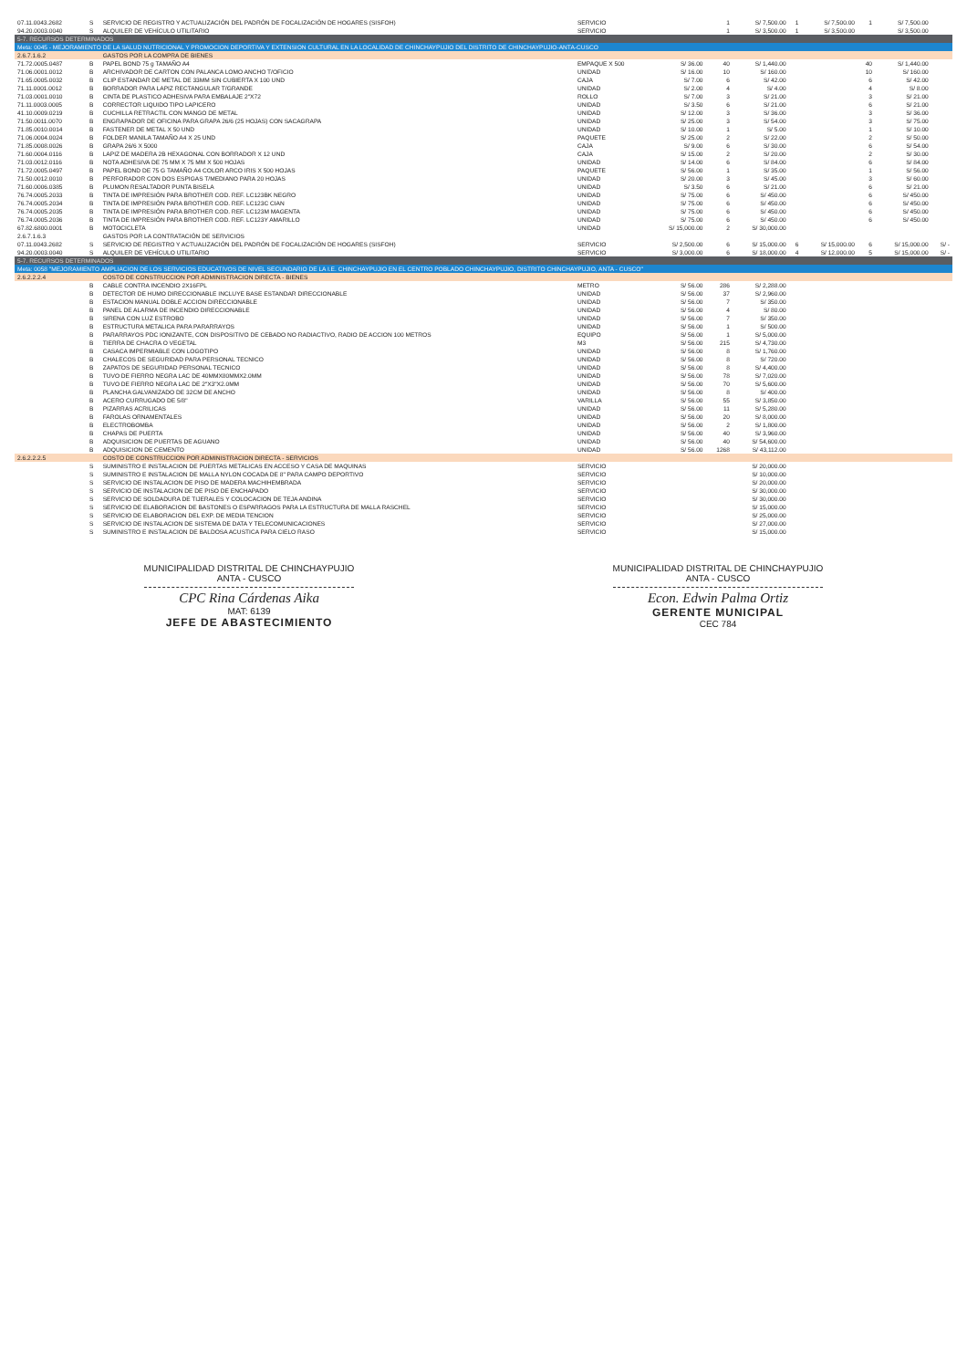| 07.11.0043.2682 | S | SERVICIO DE REGISTRO Y ACTUALIZACIÓN DEL PADRÓN DE FOCALIZACIÓN DE HOGARES (SISFOH) | SERVICIO | | 1 | S/ 7,500.00 | 1 | S/ 7,500.00 | 1 | S/ 7,500.00 | |
| 94.20.0003.0040 | S | ALQUILER DE VEHÍCULO UTILITARIO | SERVICIO | | 1 | S/ 3,500.00 | 1 | S/ 3,500.00 | | S/ 3,500.00 | |
| 5-7. RECURSOS DETERMINADOS | | | | | | | | | | | |
| Meta: 0045 - MEJORAMIENTO DE LA SALUD NUTRICIONAL Y PROMOCION DEPORTIVA Y EXTENSION CULTURAL EN LA LOCALIDAD DE CHINCHAYPUJIO DEL DISTRITO DE CHINCHAYPUJIO-ANTA-CUSCO | | | | | | | | | | | |
| 2.6.7.1.6.2 | | GASTOS POR LA COMPRA DE BIENES | | | | | | | | | |
| 71.72.0005.0487 | B | PAPEL BOND 75 g TAMAÑO A4 | EMPAQUE X 500 | S/ 36.00 | 40 | S/ 1,440.00 | | | 40 | S/ 1,440.00 | |
| 71.06.0001.0012 | B | ARCHIVADOR DE CARTON CON PALANCA LOMO ANCHO T/OFICIO | UNIDAD | S/ 16.00 | 10 | S/ 160.00 | | | 10 | S/ 160.00 | |
| 71.65.0005.0032 | B | CLIP ESTANDAR DE METAL DE 33MM SIN CUBIERTA X 100 UND | CAJA | S/ 7.00 | 6 | S/ 42.00 | | | 6 | S/ 42.00 | |
| 71.11.0001.0012 | B | BORRADOR PARA LAPIZ RECTANGULAR T/GRANDE | UNIDAD | S/ 2.00 | 4 | S/ 4.00 | | | 4 | S/ 8.00 | |
| 71.03.0001.0010 | B | CINTA DE PLASTICO ADHESIVA PARA EMBALAJE 2"X72 | ROLLO | S/ 7.00 | 3 | S/ 21.00 | | | 3 | S/ 21.00 | |
| 71.11.0003.0005 | B | CORRECTOR LIQUIDO TIPO LAPICERO | UNIDAD | S/ 3.50 | 6 | S/ 21.00 | | | 6 | S/ 21.00 | |
| 41.10.0009.0219 | B | CUCHILLA RETRACTIL CON MANGO DE METAL | UNIDAD | S/ 12.00 | 3 | S/ 36.00 | | | 3 | S/ 36.00 | |
| 71.50.0011.0070 | B | ENGRAPADOR DE OFICINA PARA GRAPA 26/6 (25 HOJAS) CON SACAGRAPA | UNIDAD | S/ 25.00 | 3 | S/ 54.00 | | | 3 | S/ 75.00 | |
| 71.85.0010.0014 | B | FASTENER DE METAL X 50 UND | UNIDAD | S/ 10.00 | 1 | S/ 5.00 | | | 1 | S/ 10.00 | |
| 71.06.0004.0024 | B | FOLDER MANILA TAMAÑO A4 X 25 UND | PAQUETE | S/ 25.00 | 2 | S/ 22.00 | | | 2 | S/ 50.00 | |
| 71.85.0008.0026 | B | GRAPA 26/6 X 5000 | CAJA | S/ 9.00 | 6 | S/ 30.00 | | | 6 | S/ 54.00 | |
| 71.60.0004.0116 | B | LAPIZ DE MADERA 2B HEXAGONAL CON BORRADOR X 12 UND | CAJA | S/ 15.00 | 2 | S/ 20.00 | | | 2 | S/ 30.00 | |
| 71.03.0012.0116 | B | NOTA ADHESIVA DE 75 MM X 75 MM X 500 HOJAS | UNIDAD | S/ 14.00 | 6 | S/ 84.00 | | | 6 | S/ 84.00 | |
| 71.72.0005.0497 | B | PAPEL BOND DE 75 G TAMAÑO A4 COLOR ARCO IRIS X 500 HOJAS | PAQUETE | S/ 56.00 | 1 | S/ 35.00 | | | 1 | S/ 56.00 | |
| 71.50.0012.0010 | B | PERFORADOR CON DOS ESPIGAS T/MEDIANO PARA 20 HOJAS | UNIDAD | S/ 20.00 | 3 | S/ 45.00 | | | 3 | S/ 60.00 | |
| 71.60.0006.0385 | B | PLUMON RESALTADOR PUNTA BISELA | UNIDAD | S/ 3.50 | 6 | S/ 21.00 | | | 6 | S/ 21.00 | |
| 76.74.0005.2033 | B | TINTA DE IMPRESIÓN PARA BROTHER COD. REF. LC123BK NEGRO | UNIDAD | S/ 75.00 | 6 | S/ 450.00 | | | 6 | S/ 450.00 | |
| 76.74.0005.2034 | B | TINTA DE IMPRESIÓN PARA BROTHER COD. REF. LC123C CIAN | UNIDAD | S/ 75.00 | 6 | S/ 450.00 | | | 6 | S/ 450.00 | |
| 76.74.0005.2035 | B | TINTA DE IMPRESIÓN PARA BROTHER COD. REF. LC123M MAGENTA | UNIDAD | S/ 75.00 | 6 | S/ 450.00 | | | 6 | S/ 450.00 | |
| 76.74.0005.2036 | B | TINTA DE IMPRESIÓN PARA BROTHER COD. REF. LC123Y AMARILLO | UNIDAD | S/ 75.00 | 6 | S/ 450.00 | | | 6 | S/ 450.00 | |
| 67.82.6800.0001 | B | MOTOCICLETA | UNIDAD | S/ 15,000.00 | 2 | S/ 30,000.00 | | | | | |
| 2.6.7.1.6.3 | | GASTOS POR LA CONTRATACIÓN DE SERVICIOS | | | | | | | | | |
| 07.11.0043.2682 | S | SERVICIO DE REGISTRO Y ACTUALIZACIÓN DEL PADRÓN DE FOCALIZACIÓN DE HOGARES (SISFOH) | SERVICIO | S/ 2,500.00 | 6 | S/ 15,000.00 | 6 | S/ 15,000.00 | 6 | S/ 15,000.00 | S/ - |
| 94.20.0003.0040 | S | ALQUILER DE VEHÍCULO UTILITARIO | SERVICIO | S/ 3,000.00 | 6 | S/ 18,000.00 | 4 | S/ 12,000.00 | 5 | S/ 15,000.00 | S/ - |
| 5-7. RECURSOS DETERMINADOS | | | | | | | | | | | |
| Meta: 0058 "MEJORAMIENTO AMPLIACION DE LOS SERVICIOS EDUCATIVOS DE NIVEL SECUNDARIO DE LA I.E. CHINCHAYPUJIO EN EL CENTRO POBLADO CHINCHAYPUJIO, DISTRITO CHINCHAYPUJIO, ANTA - CUSCO" | | | | | | | | | | | |
| 2.6.2.2.2.4 | | COSTO DE CONSTRUCCION POR ADMINISTRACION DIRECTA - BIENES | | | | | | | | | |
| | B | CABLE CONTRA INCENDIO 2X16FPL | METRO | S/ 56.00 | 286 | S/ 2,288.00 | | | | | |
| | B | DETECTOR DE HUMO DIRECCIONABLE INCLUYE BASE ESTANDAR DIRECCIONABLE | UNIDAD | S/ 56.00 | 37 | S/ 2,960.00 | | | | | |
| | B | ESTACION MANUAL DOBLE ACCION DIRECCIONABLE | UNIDAD | S/ 56.00 | 7 | S/ 350.00 | | | | | |
| | B | PANEL DE ALARMA DE INCENDIO DIRECCIONABLE | UNIDAD | S/ 56.00 | 4 | S/ 80.00 | | | | | |
| | B | SIRENA CON LUZ ESTROBO | UNIDAD | S/ 56.00 | 7 | S/ 350.00 | | | | | |
| | B | ESTRUCTURA METALICA PARA PARARRAYOS | UNIDAD | S/ 56.00 | 1 | S/ 500.00 | | | | | |
| | B | PARARRAYOS PDC IONIZANTE, CON DISPOSITIVO DE CEBADO NO RADIACTIVO, RADIO DE ACCION 100 METROS | EQUIPO | S/ 56.00 | 1 | S/ 5,000.00 | | | | | |
| | B | TIERRA DE CHACRA O VEGETAL | M3 | S/ 56.00 | 215 | S/ 4,730.00 | | | | | |
| | B | CASACA IMPERMIABLE CON LOGOTIPO | UNIDAD | S/ 56.00 | 8 | S/ 1,760.00 | | | | | |
| | B | CHALECOS DE SEGURIDAD PARA PERSONAL TECNICO | UNIDAD | S/ 56.00 | 8 | S/ 720.00 | | | | | |
| | B | ZAPATOS DE SEGURIDAD PERSONAL TECNICO | UNIDAD | S/ 56.00 | 8 | S/ 4,400.00 | | | | | |
| | B | TUVO DE FIERRO NEGRA LAC DE 40MMX80MMX2.0MM | UNIDAD | S/ 56.00 | 78 | S/ 7,020.00 | | | | | |
| | B | TUVO DE FIERRO NEGRA LAC DE 2"X3"X2.0MM | UNIDAD | S/ 56.00 | 70 | S/ 5,600.00 | | | | | |
| | B | PLANCHA GALVANIZADO DE 32CM DE ANCHO | UNIDAD | S/ 56.00 | 8 | S/ 400.00 | | | | | |
| | B | ACERO CURRUGADO DE 5/8" | VARILLA | S/ 56.00 | 55 | S/ 3,850.00 | | | | | |
| | B | PIZARRAS ACRILICAS | UNIDAD | S/ 56.00 | 11 | S/ 5,280.00 | | | | | |
| | B | FAROLAS ORNAMENTALES | UNIDAD | S/ 56.00 | 20 | S/ 8,000.00 | | | | | |
| | B | ELECTROBOMBA | UNIDAD | S/ 56.00 | 2 | S/ 1,800.00 | | | | | |
| | B | CHAPAS DE PUERTA | UNIDAD | S/ 56.00 | 40 | S/ 3,960.00 | | | | | |
| | B | ADQUISICION DE PUERTAS DE AGUANO | UNIDAD | S/ 56.00 | 40 | S/ 54,600.00 | | | | | |
| | B | ADQUISICION DE CEMENTO | UNIDAD | S/ 56.00 | 1268 | S/ 43,112.00 | | | | | |
| 2.6.2.2.2.5 | | COSTO DE CONSTRUCCION POR ADMINISTRACION DIRECTA - SERVICIOS | | | | | | | | | |
| | S | SUMINISTRO E INSTALACION DE PUERTAS METALICAS EN ACCESO Y CASA DE MAQUINAS | SERVICIO | | | S/ 20,000.00 | | | | | |
| | S | SUMINISTRO E INSTALACION DE MALLA NYLON COCADA DE 8" PARA CAMPO DEPORTIVO | SERVICIO | | | S/ 10,000.00 | | | | | |
| | S | SERVICIO DE INSTALACION DE PISO DE MADERA MACHIHEMBRADA | SERVICIO | | | S/ 20,000.00 | | | | | |
| | S | SERVICIO DE INSTALACION DE DE PISO DE ENCHAPADO | SERVICIO | | | S/ 30,000.00 | | | | | |
| | S | SERVICIO DE SOLDADURA DE TIJERALES Y COLOCACION DE TEJA ANDINA | SERVICIO | | | S/ 30,000.00 | | | | | |
| | S | SERVICIO DE ELABORACION DE BASTONES O ESPARRAGOS PARA LA ESTRUCTURA DE MALLA RASCHEL | SERVICIO | | | S/ 15,000.00 | | | | | |
| | S | SERVICIO DE ELABORACION DEL EXP. DE MEDIA TENCION | SERVICIO | | | S/ 25,000.00 | | | | | |
| | S | SERVICIO DE INSTALACION DE SISTEMA DE DATA Y TELECOMUNICACIONES | SERVICIO | | | S/ 27,000.00 | | | | | |
| | S | SUMINISTRO E INSTALACION DE BALDOSA ACUSTICA PARA CIELO RASO | SERVICIO | | | S/ 15,000.00 | | | | | |
MUNICIPALIDAD DISTRITAL DE CHINCHAYPUJIO
ANTA - CUSCO
CPC Rina Cárdenas Aika
MAT: 6139
JEFE DE ABASTECIMIENTO
MUNICIPALIDAD DISTRITAL DE CHINCHAYPUJIO
ANTA - CUSCO
Econ. Edwin Palma Ortiz
GERENTE MUNICIPAL
CEC 784